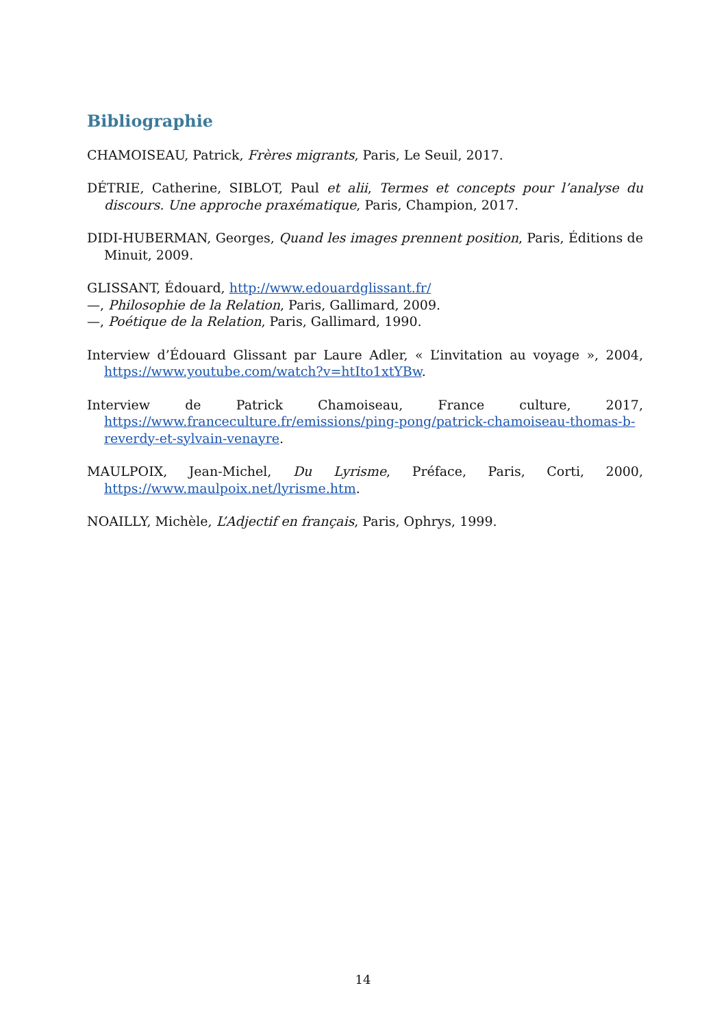Bibliographie
CHAMOISEAU, Patrick, Frères migrants, Paris, Le Seuil, 2017.
DÉTRIE, Catherine, SIBLOT, Paul et alii, Termes et concepts pour l’analyse du discours. Une approche praxématique, Paris, Champion, 2017.
DIDI-HUBERMAN, Georges, Quand les images prennent position, Paris, Éditions de Minuit, 2009.
GLISSANT, Édouard, http://www.edouardglissant.fr/
—, Philosophie de la Relation, Paris, Gallimard, 2009.
—, Poétique de la Relation, Paris, Gallimard, 1990.
Interview d’Édouard Glissant par Laure Adler, « L’invitation au voyage », 2004, https://www.youtube.com/watch?v=htIto1xtYBw.
Interview de Patrick Chamoiseau, France culture, 2017, https://www.franceculture.fr/emissions/ping-pong/patrick-chamoiseau-thomas-b-reverdy-et-sylvain-venayre.
MAULPOIX, Jean-Michel, Du Lyrisme, Préface, Paris, Corti, 2000, https://www.maulpoix.net/lyrisme.htm.
NOAILLY, Michèle, L’Adjectif en français, Paris, Ophrys, 1999.
14